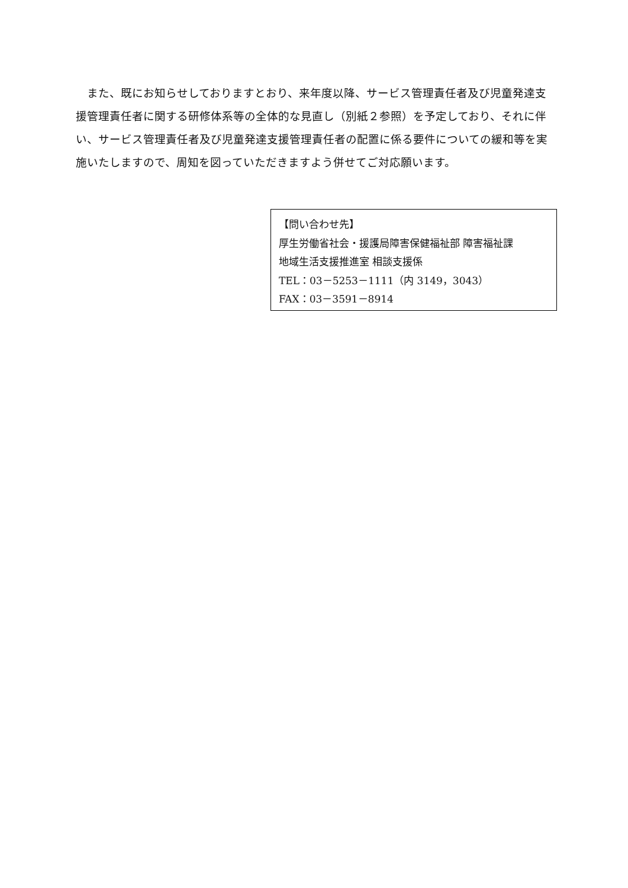また、既にお知らせしておりますとおり、来年度以降、サービス管理責任者及び児童発達支援管理責任者に関する研修体系等の全体的な見直し（別紙２参照）を予定しており、それに伴い、サービス管理責任者及び児童発達支援管理責任者の配置に係る要件についての緩和等を実施いたしますので、周知を図っていただきますよう併せてご対応願います。
【問い合わせ先】
厚生労働省社会・援護局障害保健福祉部 障害福祉課
地域生活支援推進室 相談支援係
TEL：03－5253－1111（内 3149，3043）
FAX：03－3591－8914